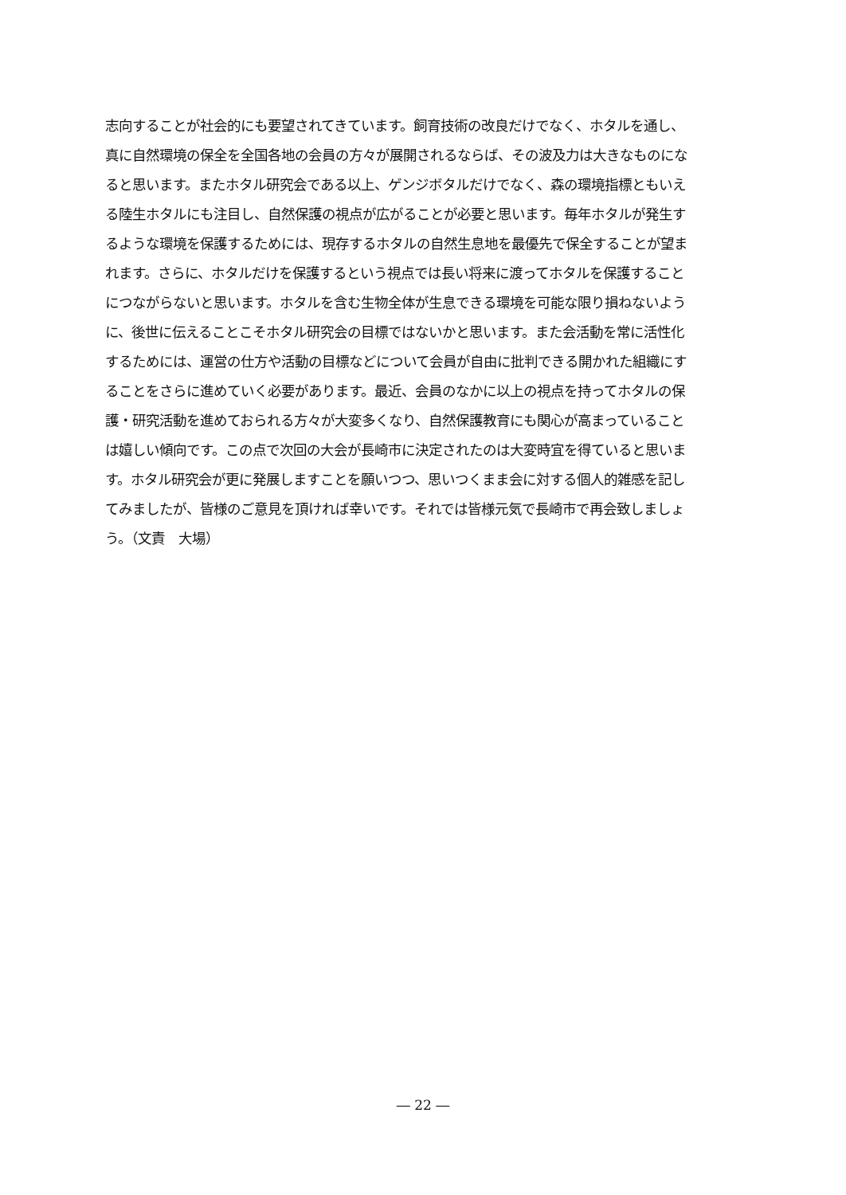志向することが社会的にも要望されてきています。飼育技術の改良だけでなく、ホタルを通し、
真に自然環境の保全を全国各地の会員の方々が展開されるならば、その波及力は大きなものにな
ると思います。またホタル研究会である以上、ゲンジボタルだけでなく、森の環境指標ともいえ
る陸生ホタルにも注目し、自然保護の視点が広がることが必要と思います。毎年ホタルが発生す
るような環境を保護するためには、現存するホタルの自然生息地を最優先で保全することが望ま
れます。さらに、ホタルだけを保護するという視点では長い将来に渡ってホタルを保護すること
につながらないと思います。ホタルを含む生物全体が生息できる環境を可能な限り損ねないよう
に、後世に伝えることこそホタル研究会の目標ではないかと思います。また会活動を常に活性化
するためには、運営の仕方や活動の目標などについて会員が自由に批判できる開かれた組織にす
ることをさらに進めていく必要があります。最近、会員のなかに以上の視点を持ってホタルの保
護・研究活動を進めておられる方々が大変多くなり、自然保護教育にも関心が高まっていること
は嬉しい傾向です。この点で次回の大会が長崎市に決定されたのは大変時宜を得ていると思いま
す。ホタル研究会が更に発展しますことを願いつつ、思いつくまま会に対する個人的雑感を記し
てみましたが、皆様のご意見を頂ければ幸いです。それでは皆様元気で長崎市で再会致しましょ
う。（文責　大場）
― 22 ―